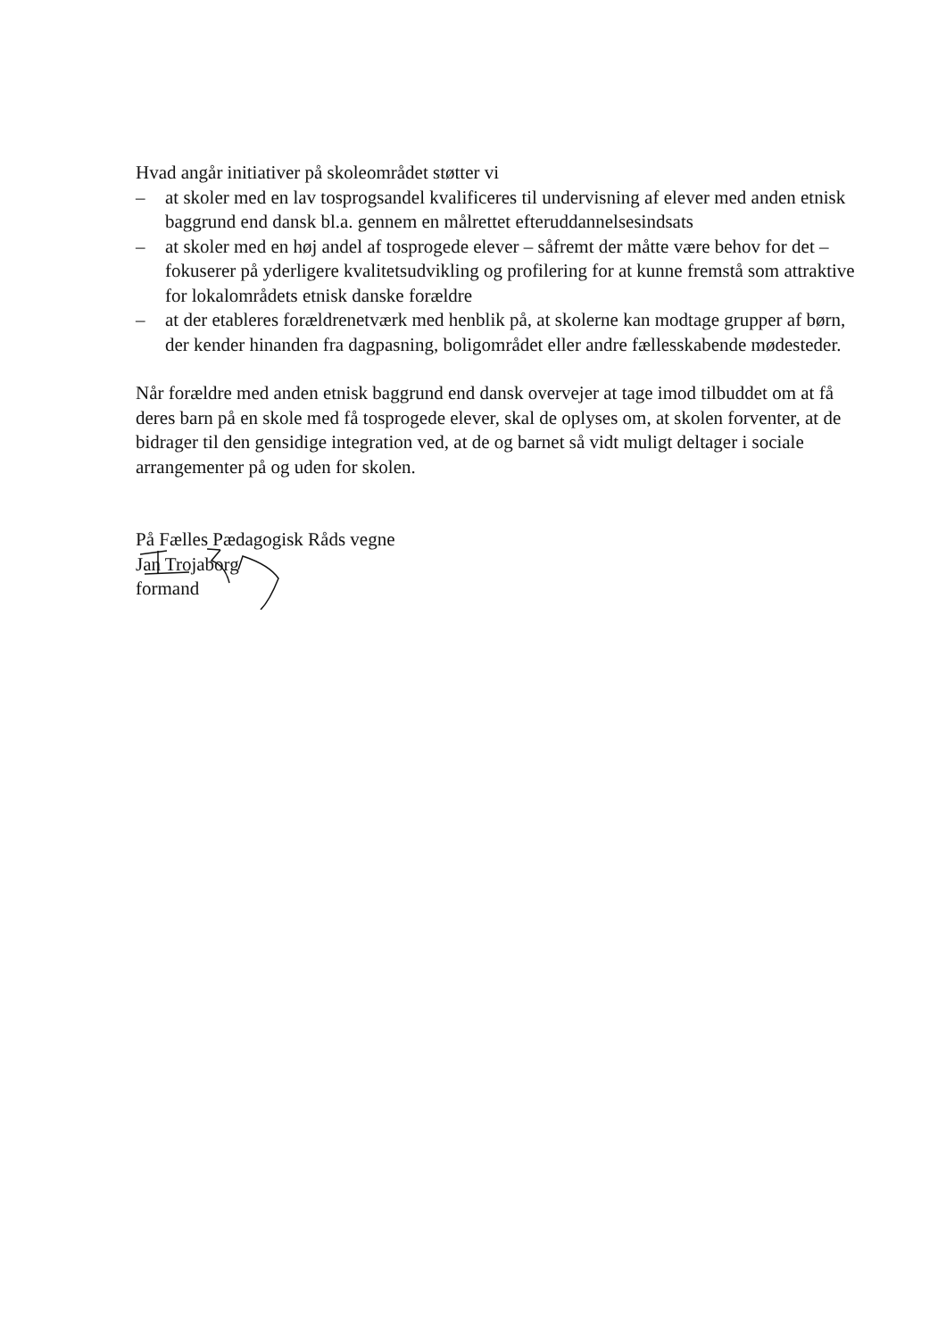Hvad angår initiativer på skoleområdet støtter vi
– at skoler med en lav tosprogsandel kvalificeres til undervisning af elever med anden etnisk baggrund end dansk bl.a. gennem en målrettet efteruddannelsesindsats
– at skoler med en høj andel af tosprogede elever – såfremt der måtte være behov for det – fokuserer på yderligere kvalitetsudvikling og profilering for at kunne fremstå som attraktive for lokalområdets etnisk danske forældre
– at der etableres forældrenetværk med henblik på, at skolerne kan modtage grupper af børn, der kender hinanden fra dagpasning, boligområdet eller andre fællesskabende mødesteder.
Når forældre med anden etnisk baggrund end dansk overvejer at tage imod tilbuddet om at få deres barn på en skole med få tosprogede elever, skal de oplyses om, at skolen forventer, at de bidrager til den gensidige integration ved, at de og barnet så vidt muligt deltager i sociale arrangementer på og uden for skolen.
På Fælles Pædagogisk Råds vegne
Jan Trojaborg
formand